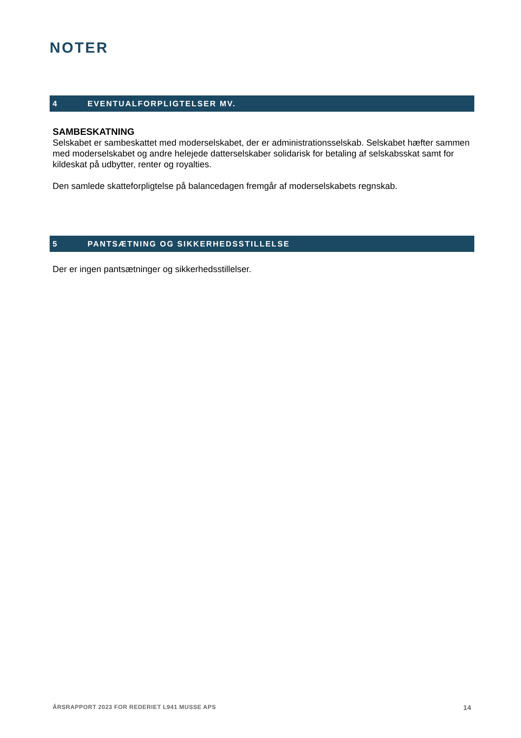NOTER
4 EVENTUALFORPLIGTELSER MV.
SAMBESKATNING
Selskabet er sambeskattet med moderselskabet, der er administrationsselskab. Selskabet hæfter sammen med moderselskabet og andre helejede datterselskaber solidarisk for betaling af selskabsskat samt for kildeskat på udbytter, renter og royalties.
Den samlede skatteforpligtelse på balancedagen fremgår af moderselskabets regnskab.
5 PANTSÆTNING OG SIKKERHEDSSTILLELSE
Der er ingen pantsætninger og sikkerhedsstillelser.
ÅRSRAPPORT 2023 FOR REDERIET L941 MUSSE APS 14